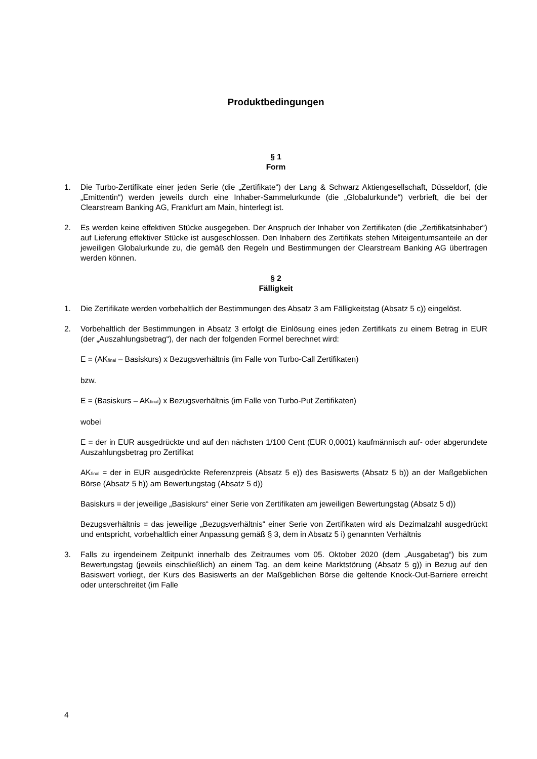Produktbedingungen
§ 1
Form
1. Die Turbo-Zertifikate einer jeden Serie (die „Zertifikate“) der Lang & Schwarz Aktiengesellschaft, Düsseldorf, (die „Emittentin“) werden jeweils durch eine Inhaber-Sammelurkunde (die „Globalurkunde“) verbrieft, die bei der Clearstream Banking AG, Frankfurt am Main, hinterlegt ist.
2. Es werden keine effektiven Stücke ausgegeben. Der Anspruch der Inhaber von Zertifikaten (die „Zertifikatsinhaber“) auf Lieferung effektiver Stücke ist ausgeschlossen. Den Inhabern des Zertifikats stehen Miteigentumsanteile an der jeweiligen Globalurkunde zu, die gemäß den Regeln und Bestimmungen der Clearstream Banking AG übertragen werden können.
§ 2
Fälligkeit
1. Die Zertifikate werden vorbehaltlich der Bestimmungen des Absatz 3 am Fälligkeitstag (Absatz 5 c)) eingelöst.
2. Vorbehaltlich der Bestimmungen in Absatz 3 erfolgt die Einlösung eines jeden Zertifikats zu einem Betrag in EUR (der „Auszahlungsbetrag“), der nach der folgenden Formel berechnet wird:
E = (AK<sub>final</sub> – Basiskurs) x Bezugsverhältnis (im Falle von Turbo-Call Zertifikaten)
bzw.
E = (Basiskurs – AK<sub>final</sub>) x Bezugsverhältnis (im Falle von Turbo-Put Zertifikaten)
wobei
E = der in EUR ausgedrückte und auf den nächsten 1/100 Cent (EUR 0,0001) kaufmännisch auf- oder abgerundete Auszahlungsbetrag pro Zertifikat
AK<sub>final</sub> = der in EUR ausgedrückte Referenzpreis (Absatz 5 e)) des Basiswerts (Absatz 5 b)) an der Maßgeblichen Börse (Absatz 5 h)) am Bewertungstag (Absatz 5 d))
Basiskurs = der jeweilige „Basiskurs“ einer Serie von Zertifikaten am jeweiligen Bewertungstag (Absatz 5 d))
Bezugsverhältnis = das jeweilige „Bezugsverhältnis“ einer Serie von Zertifikaten wird als Dezimalzahl ausgedrückt und entspricht, vorbehaltlich einer Anpassung gemäß § 3, dem in Absatz 5 i) genannten Verhältnis
3. Falls zu irgendeinem Zeitpunkt innerhalb des Zeitraumes vom 05. Oktober 2020 (dem „Ausgabetag“) bis zum Bewertungstag (jeweils einschließlich) an einem Tag, an dem keine Marktstörung (Absatz 5 g)) in Bezug auf den Basiswert vorliegt, der Kurs des Basiswerts an der Maßgeblichen Börse die geltende Knock-Out-Barriere erreicht oder unterschreitet (im Falle
4